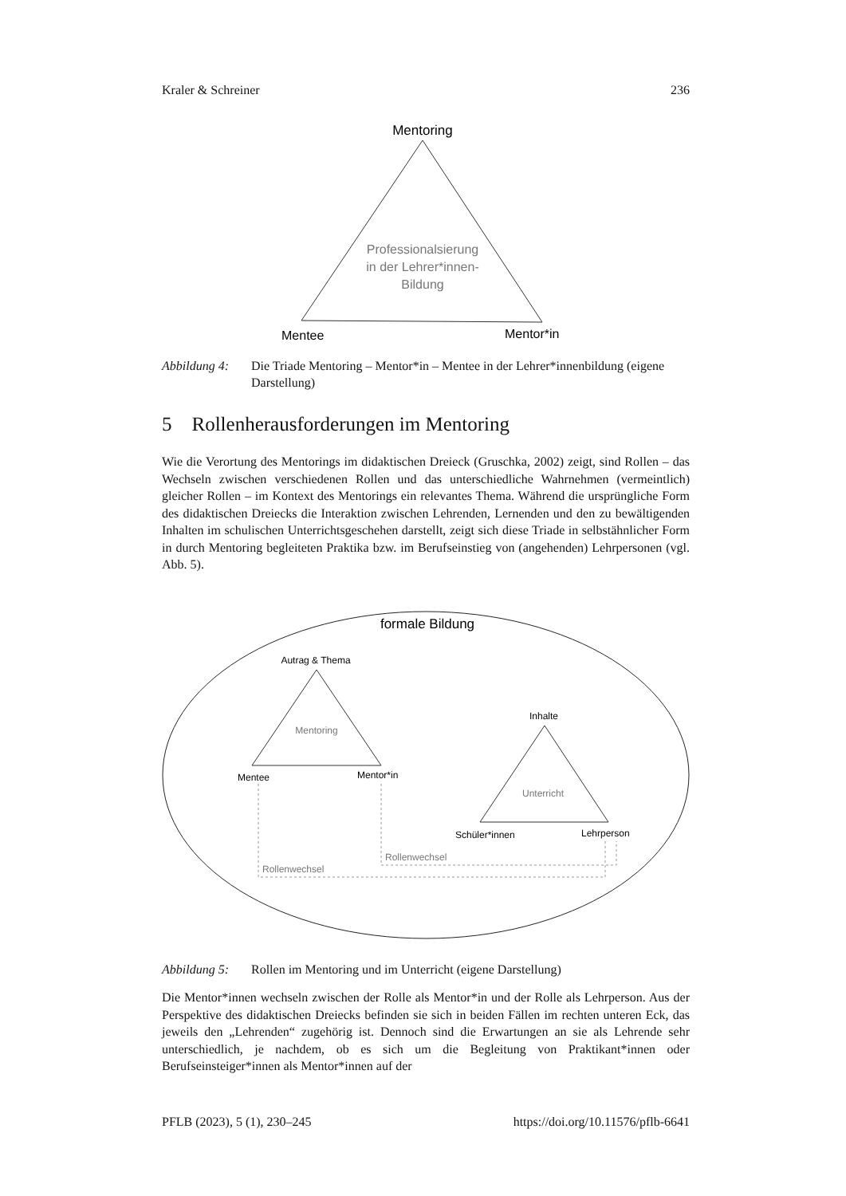Kraler & Schreiner 236
Mentoring
Professionalsierung
in der Lehrer*innen-
Bildung
Mentee
Mentor*in
Abbildung 4: Die Triade Mentoring – Mentor*in – Mentee in der Lehrer*innenbildung (eigene Darstellung)
5 Rollenherausforderungen im Mentoring
Wie die Verortung des Mentorings im didaktischen Dreieck (Gruschka, 2002) zeigt, sind Rollen – das Wechseln zwischen verschiedenen Rollen und das unterschiedliche Wahrnehmen (vermeintlich) gleicher Rollen – im Kontext des Mentorings ein relevantes Thema. Während die ursprüngliche Form des didaktischen Dreiecks die Interaktion zwischen Lehrenden, Lernenden und den zu bewältigenden Inhalten im schulischen Unterrichtsgeschehen darstellt, zeigt sich diese Triade in selbstähnlicher Form in durch Mentoring begleiteten Praktika bzw. im Berufseinstieg von (angehenden) Lehrpersonen (vgl. Abb. 5).
formale Bildung
Autrag & Thema
Mentoring
Mentee
Mentor*in
Inhalte
Unterricht
Schüler*innen
Lehrperson
Rollenwechsel
Rollenwechsel
Abbildung 5: Rollen im Mentoring und im Unterricht (eigene Darstellung)
Die Mentor*innen wechseln zwischen der Rolle als Mentor*in und der Rolle als Lehrperson. Aus der Perspektive des didaktischen Dreiecks befinden sie sich in beiden Fällen im rechten unteren Eck, das jeweils den „Lehrenden“ zugehörig ist. Dennoch sind die Erwartungen an sie als Lehrende sehr unterschiedlich, je nachdem, ob es sich um die Begleitung von Praktikant*innen oder Berufseinsteiger*innen als Mentor*innen auf der
PFLB (2023), 5 (1), 230–245 https://doi.org/10.11576/pflb-6641